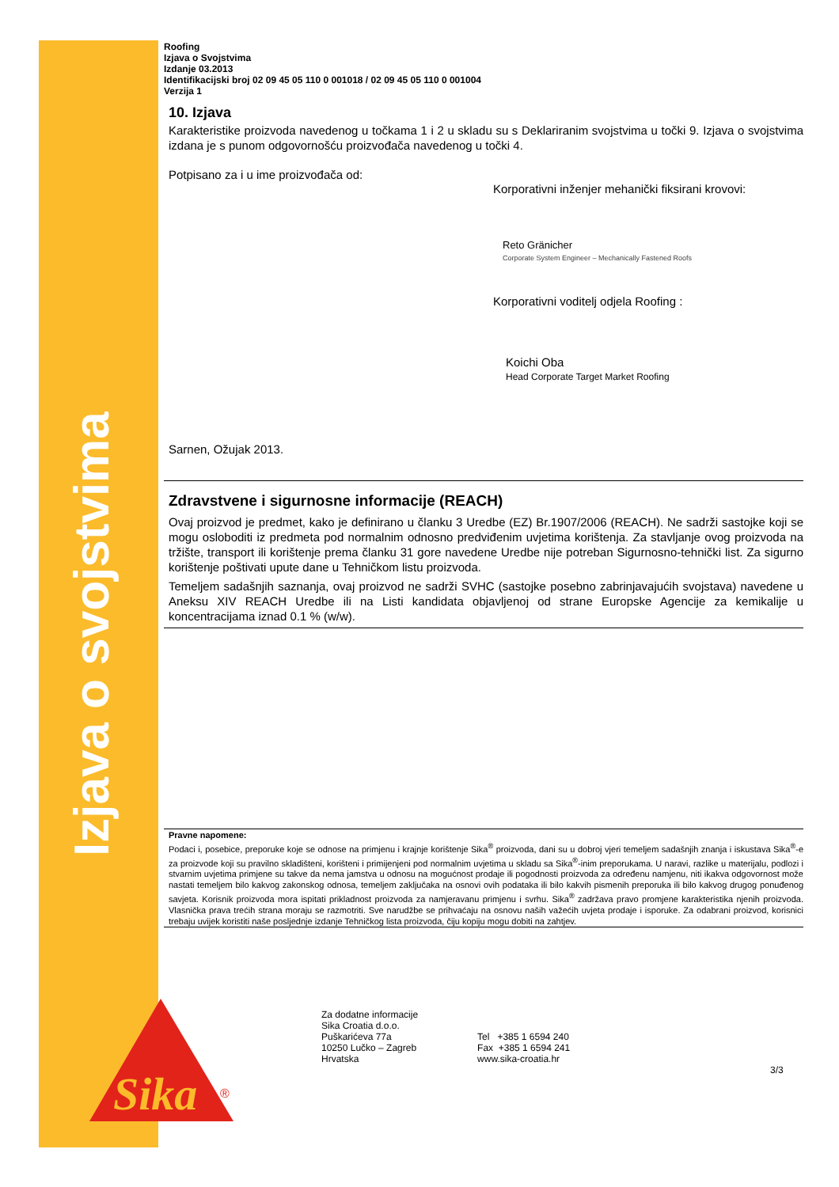Izjava o svojstvima
Roofing
Izjava o Svojstvima
Izdanje 03.2013
Identifikacijski broj 02 09 45 05 110 0 001018 / 02 09 45 05 110 0 001004
Verzija 1
10. Izjava
Karakteristike proizvoda navedenog u točkama 1 i 2 u skladu su s Deklariranim svojstvima u točki 9. Izjava o svojstvima izdana je s punom odgovornošću proizvođača navedenog u točki 4.
Potpisano za i u ime proizvođača od:
Korporativni inženjer mehanički fiksirani krovovi:
Reto Gränicher
Corporate System Engineer – Mechanically Fastened Roofs
Korporativni voditelj odjela Roofing :
Koichi Oba
Head Corporate Target Market Roofing
Sarnen, Ožujak 2013.
Zdravstvene i sigurnosne informacije (REACH)
Ovaj proizvod je predmet, kako je definirano u članku 3 Uredbe (EZ) Br.1907/2006 (REACH). Ne sadrži sastojke koji se mogu osloboditi iz predmeta pod normalnim odnosno predviđenim uvjetima korištenja. Za stavljanje ovog proizvoda na tržište, transport ili korištenje prema članku 31 gore navedene Uredbe nije potreban Sigurnosno-tehnički list. Za sigurno korištenje poštivati upute dane u Tehničkom listu proizvoda.
Temeljem sadašnjih saznanja, ovaj proizvod ne sadrži SVHC (sastojke posebno zabrinjavajućih svojstava) navedene u Aneksu XIV REACH Uredbe ili na Listi kandidata objavljenoj od strane Europske Agencije za kemikalije u koncentracijama iznad 0.1 % (w/w).
Pravne napomene:
Podaci i, posebice, preporuke koje se odnose na primjenu i krajnje korištenje Sika<sup>®</sup> proizvoda, dani su u dobroj vjeri temeljem sadašnjih znanja i iskustava Sika<sup>®</sup>-e za proizvode koji su pravilno skladišteni, korišteni i primijenjeni pod normalnim uvjetima u skladu sa Sika<sup>®</sup>-inim preporukama. U naravi, razlike u materijalu, podlozi i stvarnim uvjetima primjene su takve da nema jamstva u odnosu na mogućnost prodaje ili pogodnosti proizvoda za određenu namjenu, niti ikakva odgovornost može nastati temeljem bilo kakvog zakonskog odnosa, temeljem zaključaka na osnovi ovih podataka ili bilo kakvih pismenih preporuka ili bilo kakvog drugog ponuđenog savjeta. Korisnik proizvoda mora ispitati prikladnost proizvoda za namjeravanu primjenu i svrhu. Sika<sup>®</sup> zadržava pravo promjene karakteristika njenih proizvoda. Vlasnička prava trećih strana moraju se razmotriti. Sve narudžbe se prihvaćaju na osnovu naših važećih uvjeta prodaje i isporuke. Za odabrani proizvod, korisnici trebaju uvijek koristiti naše posljednje izdanje Tehničkog lista proizvoda, čiju kopiju mogu dobiti na zahtjev.
Sika
®
Za dodatne informacije
Sika Croatia d.o.o.
Puškarićeva 77a
10250 Lučko – Zagreb
Hrvatska
Tel +385 1 6594 240
Fax +385 1 6594 241
www.sika-croatia.hr
3/3